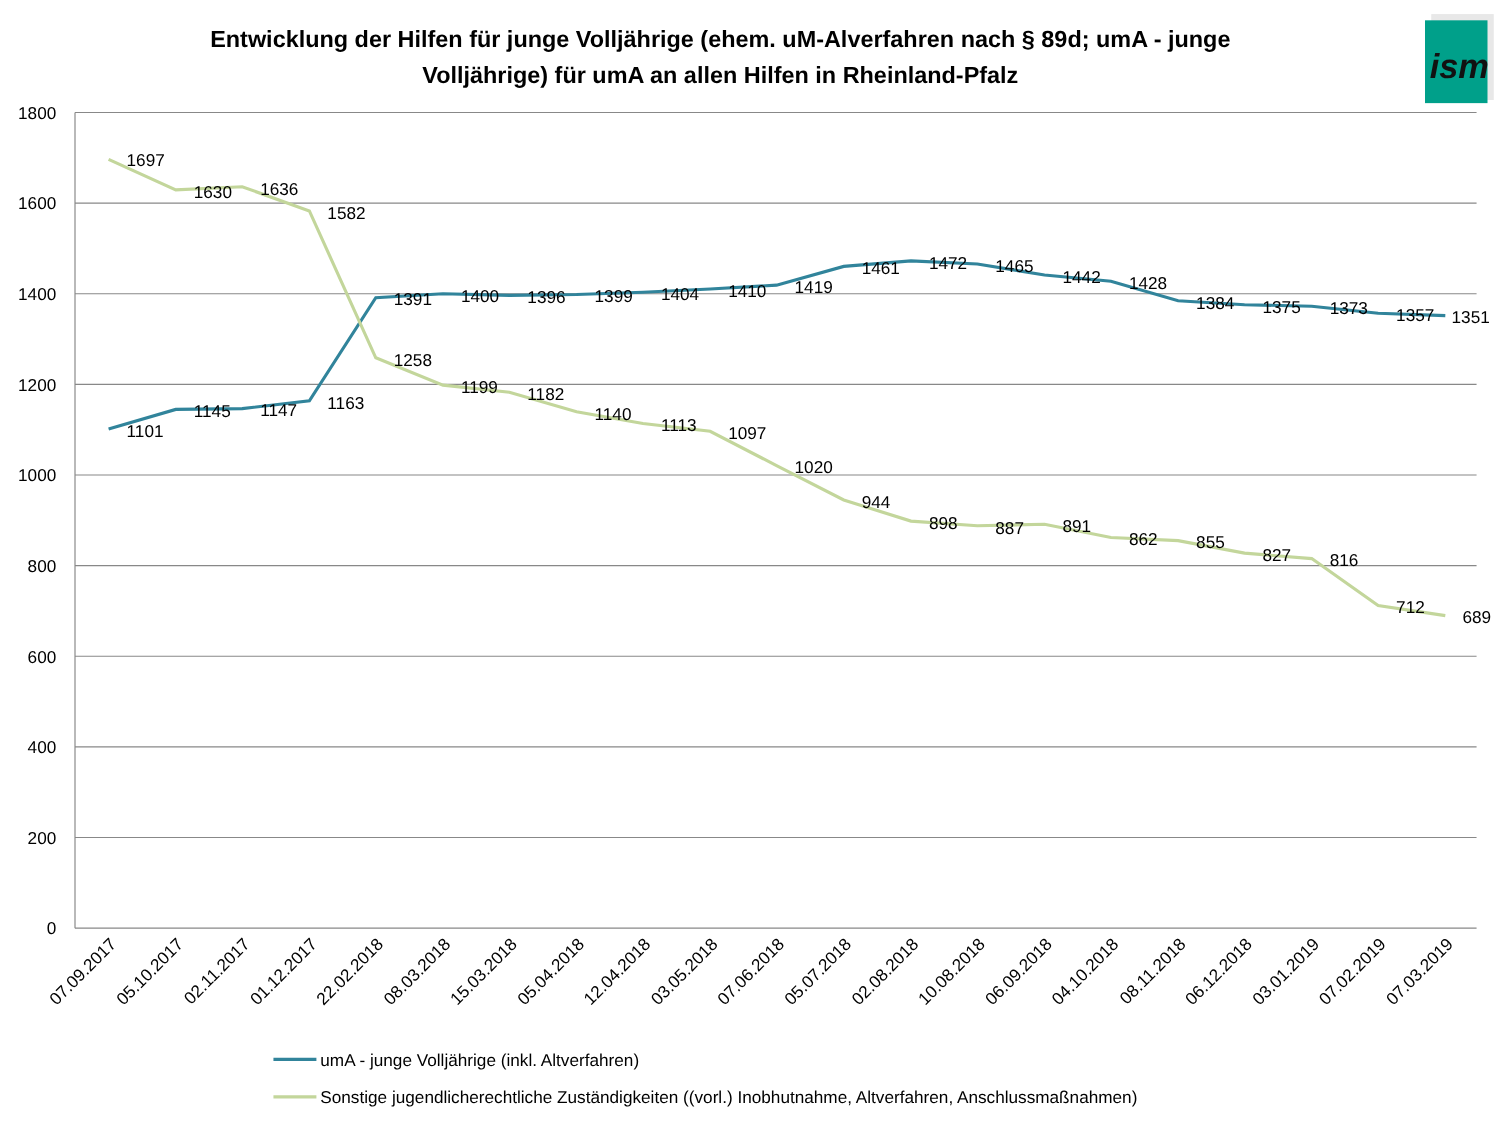Entwicklung der Hilfen für junge Volljährige (ehem. uM-Alverfahren nach § 89d; umA - junge
Volljährige) für umA an allen Hilfen in Rheinland-Pfalz
ism
1800
1600
1400
1200
1000
800
600
400
200
0
1101
1145
1147
1163
1391
1400
1396
1399
1404
1410
1419
1461
1472
1465
1442
1428
1384
1375
1373
1357
1351
1697
1630
1636
1582
1258
1199
1182
1140
1113
1097
1020
944
898
887
891
862
855
827
816
712
689
07.09.2017
05.10.2017
02.11.2017
01.12.2017
22.02.2018
08.03.2018
15.03.2018
05.04.2018
12.04.2018
03.05.2018
07.06.2018
05.07.2018
02.08.2018
10.08.2018
06.09.2018
04.10.2018
08.11.2018
06.12.2018
03.01.2019
07.02.2019
07.03.2019
umA - junge Volljährige (inkl. Altverfahren)
Sonstige jugendlicherechtliche Zuständigkeiten ((vorl.) Inobhutnahme, Altverfahren, Anschlussmaßnahmen)